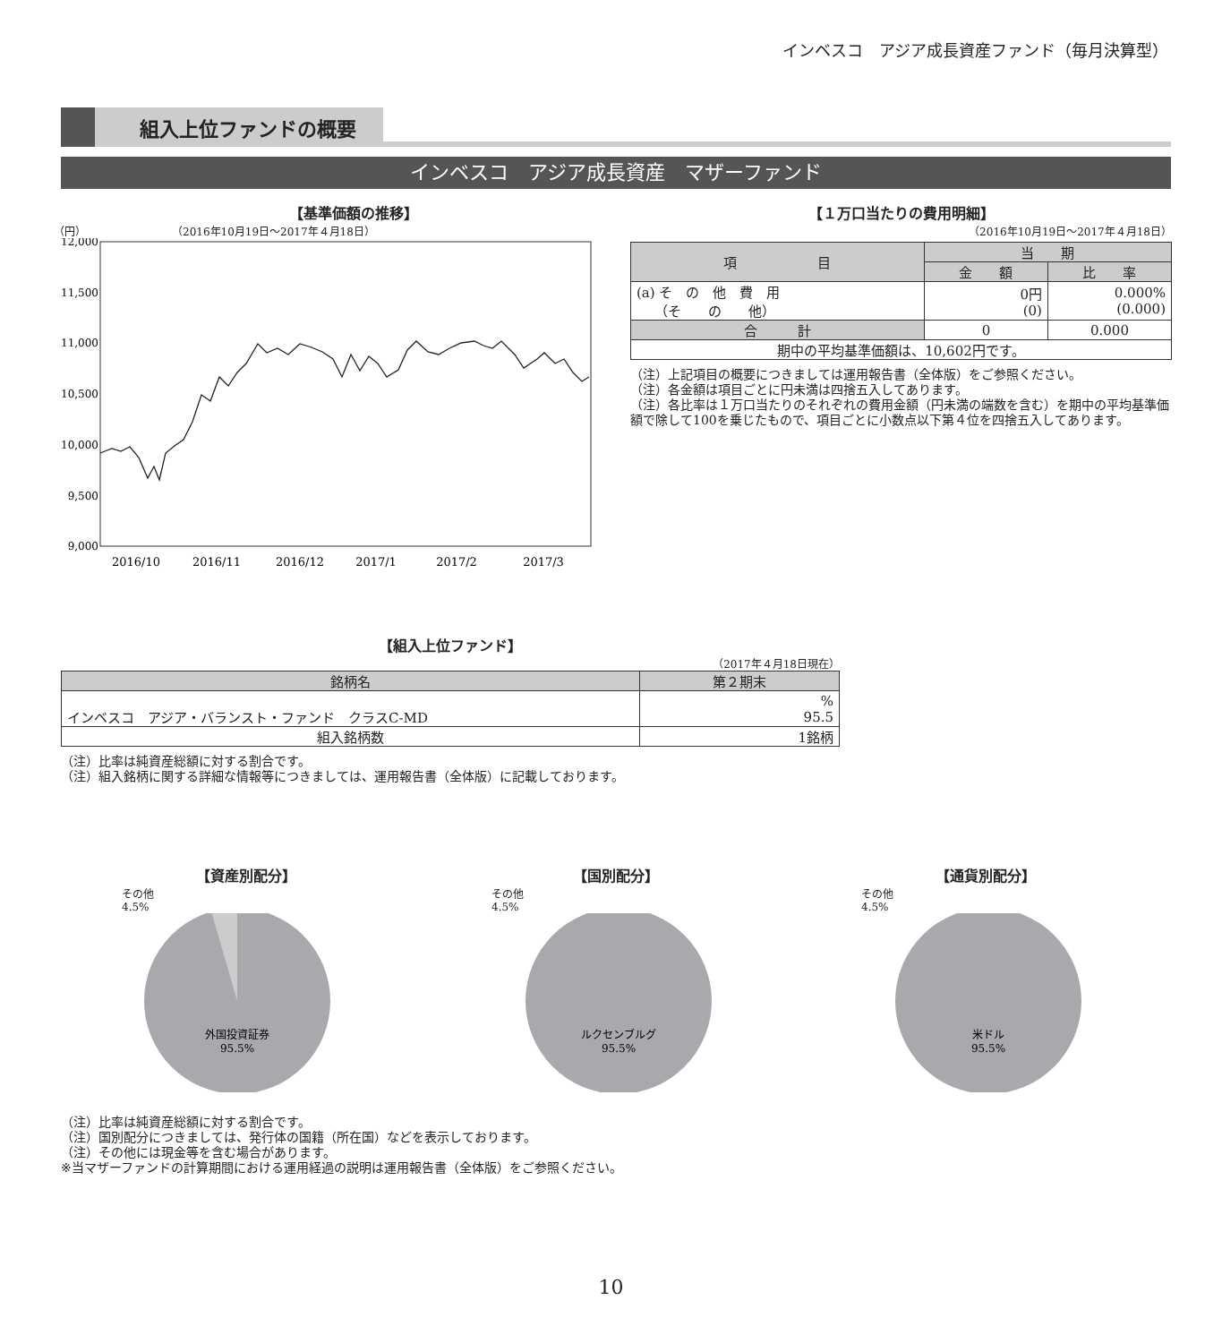インベスコ　アジア成長資産ファンド（毎月決算型）
組入上位ファンドの概要
インベスコ　アジア成長資産　マザーファンド
【基準価額の推移】
（円）　　　　　　　　　（2016年10月19日～2017年４月18日）
12,000
11,500
11,000
10,500
10,000
9,500
9,000
2016/10
2016/11
2016/12
2017/1
2017/2
2017/3
【１万口当たりの費用明細】
（2016年10月19日～2017年４月18日）
| 項 目 | 当 期 | |
| --- | --- | --- |
| | 金 額 | 比 率 |
| (a) そ の 他 費 用 （そ の 他） | 0円 (0) | 0.000% (0.000) |
| 合 計 | 0 | 0.000 |
| 期中の平均基準価額は、10,602円です。 | | |
（注）上記項目の概要につきましては運用報告書（全体版）をご参照ください。
（注）各金額は項目ごとに円未満は四捨五入してあります。
（注）各比率は１万口当たりのそれぞれの費用金額（円未満の端数を含む）を期中の平均基準価額で除して100を乗じたもので、項目ごとに小数点以下第４位を四捨五入してあります。
【組入上位ファンド】
（2017年４月18日現在）
| 銘柄名 | 第２期末 |
| --- | --- |
| インベスコ アジア・バランスト・ファンド クラスC-MD | % 95.5 |
| 組入銘柄数 | 1銘柄 |
（注）比率は純資産総額に対する割合です。
（注）組入銘柄に関する詳細な情報等につきましては、運用報告書（全体版）に記載しております。
【資産別配分】
その他
4.5%
外国投資証券
95.5%
【国別配分】
その他
4.5%
ルクセンブルグ
95.5%
【通貨別配分】
その他
4.5%
米ドル
95.5%
（注）比率は純資産総額に対する割合です。
（注）国別配分につきましては、発行体の国籍（所在国）などを表示しております。
（注）その他には現金等を含む場合があります。
※当マザーファンドの計算期間における運用経過の説明は運用報告書（全体版）をご参照ください。
10